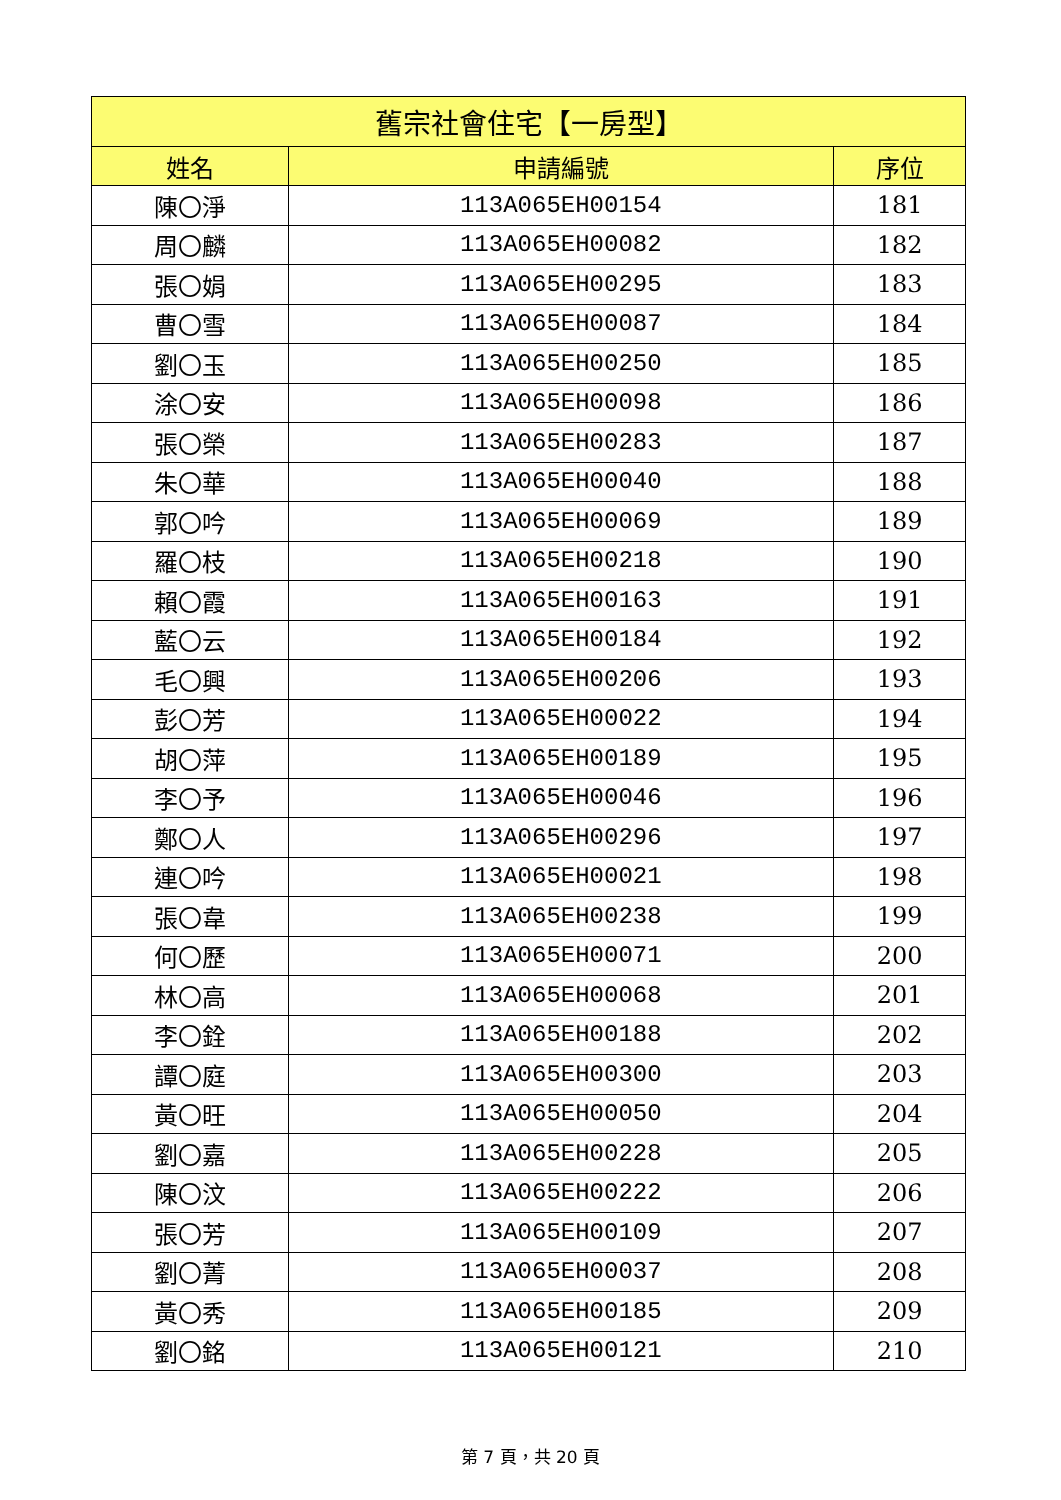| 舊宗社會住宅【一房型】 | | |
| --- | --- | --- |
| 姓名 | 申請編號 | 序位 |
| 陳〇淨 | 113A065EH00154 | 181 |
| 周〇麟 | 113A065EH00082 | 182 |
| 張〇娟 | 113A065EH00295 | 183 |
| 曹〇雪 | 113A065EH00087 | 184 |
| 劉〇玉 | 113A065EH00250 | 185 |
| 涂〇安 | 113A065EH00098 | 186 |
| 張〇榮 | 113A065EH00283 | 187 |
| 朱〇華 | 113A065EH00040 | 188 |
| 郭〇吟 | 113A065EH00069 | 189 |
| 羅〇枝 | 113A065EH00218 | 190 |
| 賴〇霞 | 113A065EH00163 | 191 |
| 藍〇云 | 113A065EH00184 | 192 |
| 毛〇興 | 113A065EH00206 | 193 |
| 彭〇芳 | 113A065EH00022 | 194 |
| 胡〇萍 | 113A065EH00189 | 195 |
| 李〇予 | 113A065EH00046 | 196 |
| 鄭〇人 | 113A065EH00296 | 197 |
| 連〇吟 | 113A065EH00021 | 198 |
| 張〇韋 | 113A065EH00238 | 199 |
| 何〇歷 | 113A065EH00071 | 200 |
| 林〇高 | 113A065EH00068 | 201 |
| 李〇銓 | 113A065EH00188 | 202 |
| 譚〇庭 | 113A065EH00300 | 203 |
| 黃〇旺 | 113A065EH00050 | 204 |
| 劉〇嘉 | 113A065EH00228 | 205 |
| 陳〇汶 | 113A065EH00222 | 206 |
| 張〇芳 | 113A065EH00109 | 207 |
| 劉〇菁 | 113A065EH00037 | 208 |
| 黃〇秀 | 113A065EH00185 | 209 |
| 劉〇銘 | 113A065EH00121 | 210 |
第 7 頁，共 20 頁